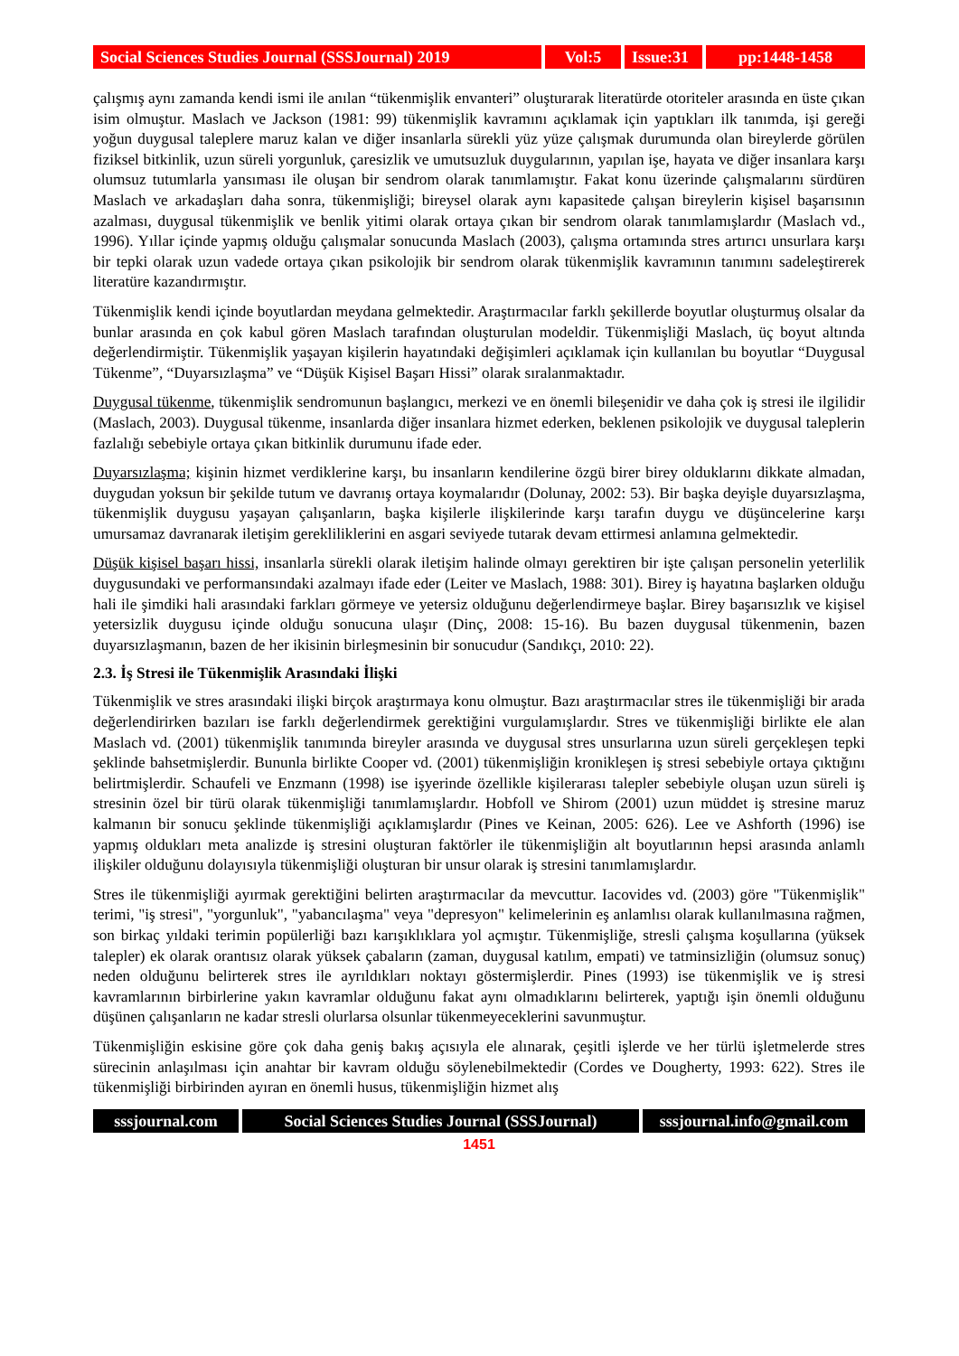Social Sciences Studies Journal (SSSJournal) 2019
Vol:5 Issue:31
pp:1448-1458
çalışmış aynı zamanda kendi ismi ile anılan “tükenmişlik envanteri” oluşturarak literatürde otoriteler arasında en üste çıkan isim olmuştur. Maslach ve Jackson (1981: 99) tükenmişlik kavramını açıklamak için yaptıkları ilk tanımda, işi gereği yoğun duygusal taleplere maruz kalan ve diğer insanlarla sürekli yüz yüze çalışmak durumunda olan bireylerde görülen fiziksel bitkinlik, uzun süreli yorgunluk, çaresizlik ve umutsuzluk duygularının, yapılan işe, hayata ve diğer insanlara karşı olumsuz tutumlarla yansıması ile oluşan bir sendrom olarak tanımlamıştır. Fakat konu üzerinde çalışmalarını sürdüren Maslach ve arkadaşları daha sonra, tükenmişliği; bireysel olarak aynı kapasitede çalışan bireylerin kişisel başarısının azalması, duygusal tükenmişlik ve benlik yitimi olarak ortaya çıkan bir sendrom olarak tanımlamışlardır (Maslach vd., 1996). Yıllar içinde yapmış olduğu çalışmalar sonucunda Maslach (2003), çalışma ortamında stres artırıcı unsurlara karşı bir tepki olarak uzun vadede ortaya çıkan psikolojik bir sendrom olarak tükenmişlik kavramının tanımını sadeleştirerek literatüre kazandırmıştır.
Tükenmişlik kendi içinde boyutlardan meydana gelmektedir. Araştırmacılar farklı şekillerde boyutlar oluşturmuş olsalar da bunlar arasında en çok kabul gören Maslach tarafından oluşturulan modeldir. Tükenmişliği Maslach, üç boyut altında değerlendirmiştir. Tükenmişlik yaşayan kişilerin hayatındaki değişimleri açıklamak için kullanılan bu boyutlar “Duygusal Tükenme”, “Duyarsızlaşma” ve “Düşük Kişisel Başarı Hissi” olarak sıralanmaktadır.
Duygusal tükenme, tükenmişlik sendromunun başlangıcı, merkezi ve en önemli bileşenidir ve daha çok iş stresi ile ilgilidir (Maslach, 2003). Duygusal tükenme, insanlarda diğer insanlara hizmet ederken, beklenen psikolojik ve duygusal taleplerin fazlalığı sebebiyle ortaya çıkan bitkinlik durumunu ifade eder.
Duyarsızlaşma; kişinin hizmet verdiklerine karşı, bu insanların kendilerine özgü birer birey olduklarını dikkate almadan, duygudan yoksun bir şekilde tutum ve davranış ortaya koymalarıdır (Dolunay, 2002: 53). Bir başka deyişle duyarsızlaşma, tükenmişlik duygusu yaşayan çalışanların, başka kişilerle ilişkilerinde karşı tarafın duygu ve düşüncelerine karşı umursamaz davranarak iletişim gerekliliklerini en asgari seviyede tutarak devam ettirmesi anlamına gelmektedir.
Düşük kişisel başarı hissi, insanlarla sürekli olarak iletişim halinde olmayı gerektiren bir işte çalışan personelin yeterlilik duygusundaki ve performansındaki azalmayı ifade eder (Leiter ve Maslach, 1988: 301). Birey iş hayatına başlarken olduğu hali ile şimdiki hali arasındaki farkları görmeye ve yetersiz olduğunu değerlendirmeye başlar. Birey başarısızlık ve kişisel yetersizlik duygusu içinde olduğu sonucuna ulaşır (Dinç, 2008: 15-16). Bu bazen duygusal tükenmenin, bazen duyarsızlaşmanın, bazen de her ikisinin birleşmesinin bir sonucudur (Sandıkçı, 2010: 22).
2.3. İş Stresi ile Tükenmişlik Arasındaki İlişki
Tükenmişlik ve stres arasındaki ilişki birçok araştırmaya konu olmuştur. Bazı araştırmacılar stres ile tükenmişliği bir arada değerlendirirken bazıları ise farklı değerlendirmek gerektiğini vurgulamışlardır. Stres ve tükenmişliği birlikte ele alan Maslach vd. (2001) tükenmişlik tanımında bireyler arasında ve duygusal stres unsurlarına uzun süreli gerçekleşen tepki şeklinde bahsetmişlerdir. Bununla birlikte Cooper vd. (2001) tükenmişliğin kronikleşen iş stresi sebebiyle ortaya çıktığını belirtmişlerdir. Schaufeli ve Enzmann (1998) ise işyerinde özellikle kişilerarası talepler sebebiyle oluşan uzun süreli iş stresinin özel bir türü olarak tükenmişliği tanımlamışlardır. Hobfoll ve Shirom (2001) uzun müddet iş stresine maruz kalmanın bir sonucu şeklinde tükenmişliği açıklamışlardır (Pines ve Keinan, 2005: 626). Lee ve Ashforth (1996) ise yapmış oldukları meta analizde iş stresini oluşturan faktörler ile tükenmişliğin alt boyutlarının hepsi arasında anlamlı ilişkiler olduğunu dolayısıyla tükenmişliği oluşturan bir unsur olarak iş stresini tanımlamışlardır.
Stres ile tükenmişliği ayırmak gerektiğini belirten araştırmacılar da mevcuttur. Iacovides vd. (2003) göre "Tükenmişlik" terimi, "iş stresi", "yorgunluk", "yabancılaşma" veya "depresyon" kelimelerinin eş anlamlısı olarak kullanılmasına rağmen, son birkaç yıldaki terimin popülerliği bazı karışıklıklara yol açmıştır. Tükenmişliğe, stresli çalışma koşullarına (yüksek talepler) ek olarak orantısız olarak yüksek çabaların (zaman, duygusal katılım, empati) ve tatminsizliğin (olumsuz sonuç) neden olduğunu belirterek stres ile ayrıldıkları noktayı göstermişlerdir. Pines (1993) ise tükenmişlik ve iş stresi kavramlarının birbirlerine yakın kavramlar olduğunu fakat aynı olmadıklarını belirterek, yaptığı işin önemli olduğunu düşünen çalışanların ne kadar stresli olurlarsa olsunlar tükenmeyeceklerini savunmuştur.
Tükenmişliğin eskisine göre çok daha geniş bakış açısıyla ele alınarak, çeşitli işlerde ve her türlü işletmelerde stres sürecinin anlaşılması için anahtar bir kavram olduğu söylenebilmektedir (Cordes ve Dougherty, 1993: 622). Stres ile tükenmişliği birbirinden ayıran en önemli husus, tükenmişliğin hizmet alış
sssjournal.com
Social Sciences Studies Journal (SSSJournal)
sssjournal.info@gmail.com
1451